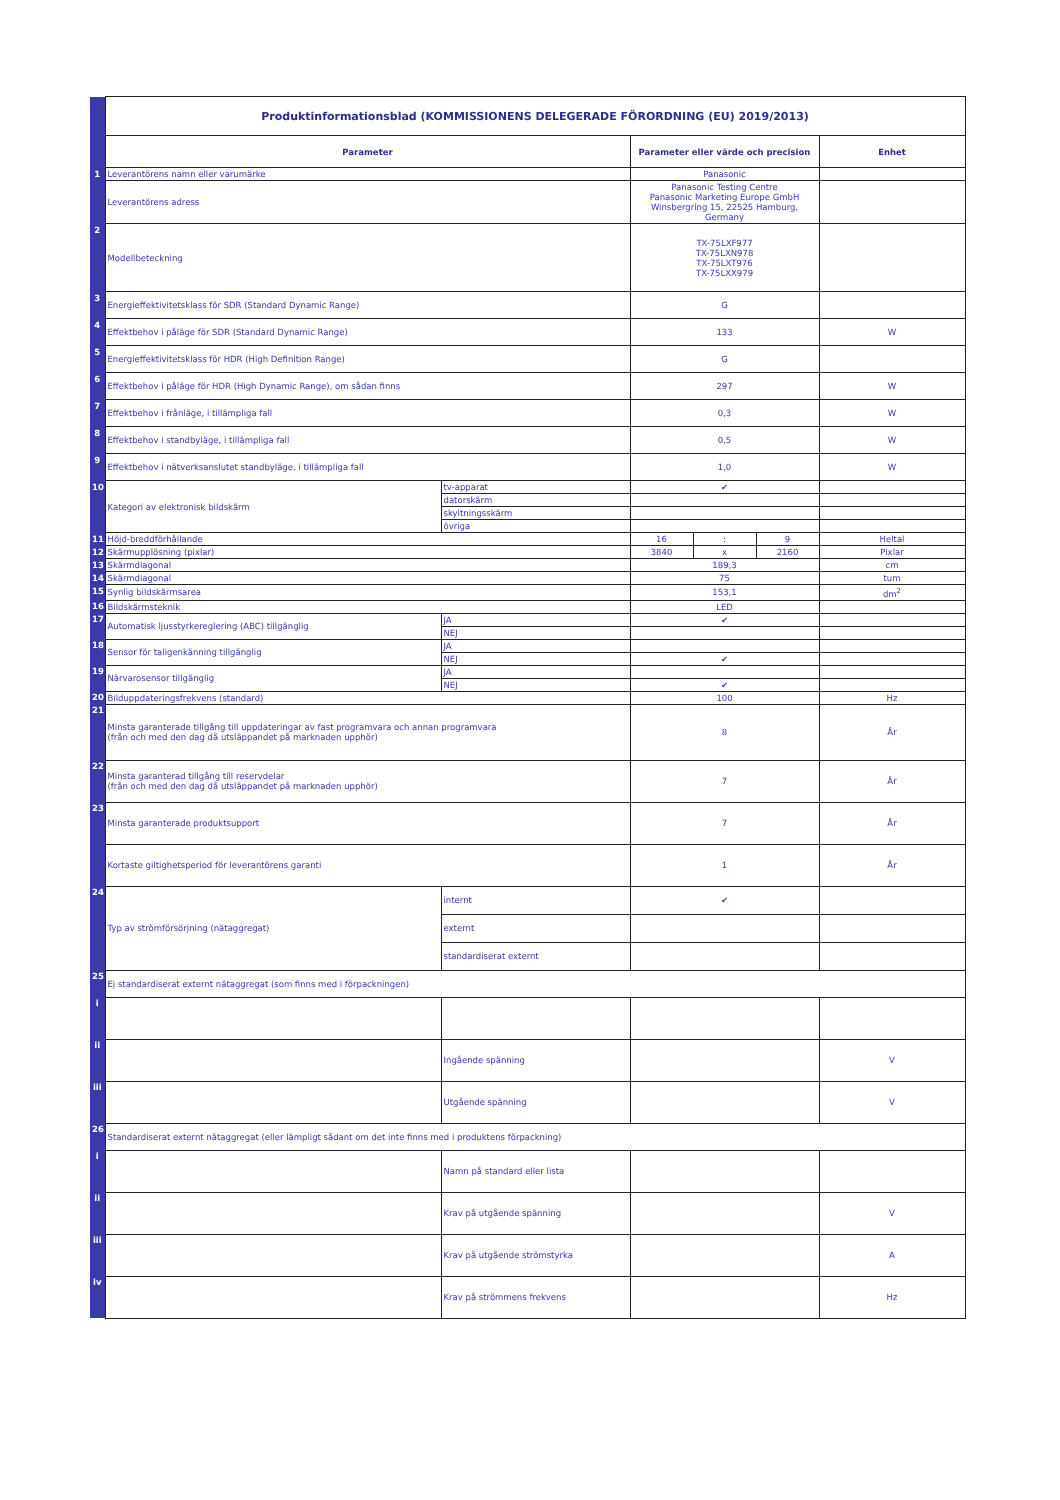| | Produktinformationsblad (KOMMISSIONENS DELEGERADE FÖRORDNING (EU) 2019/2013) | | | | | |
| | Parameter | | Parameter eller värde och precision | | | Enhet |
| 1 | Leverantörens namn eller varumärke | | Panasonic | | | |
| | Leverantörens adress | | Panasonic Testing Centre Panasonic Marketing Europe GmbH Winsbergring 15, 22525 Hamburg, Germany | | | |
| 2 | Modellbeteckning | | TX-75LXF977 TX-75LXN978 TX-75LXT976 TX-75LXX979 | | | |
| 3 | Energieffektivitetsklass för SDR (Standard Dynamic Range) | | G | | | |
| 4 | Effektbehov i påläge för SDR (Standard Dynamic Range) | | 133 | | | W |
| 5 | Energieffektivitetsklass för HDR (High Definition Range) | | G | | | |
| 6 | Effektbehov i påläge för HDR (High Dynamic Range), om sådan finns | | 297 | | | W |
| 7 | Effektbehov i frånläge, i tillämpliga fall | | 0,3 | | | W |
| 8 | Effektbehov i standbyläge, i tillämpliga fall | | 0,5 | | | W |
| 9 | Effektbehov i nätverksanslutet standbyläge, i tillämpliga fall | | 1,0 | | | W |
| 10 | Kategori av elektronisk bildskärm | tv-apparat | ✔ | | | |
| | | datorskärm | | | | |
| | | skyltningsskärm | | | | |
| | | övriga | | | | |
| 11 | Höjd-breddförhållande | | 16 | : | 9 | Heltal |
| 12 | Skärmupplösning (pixlar) | | 3840 | x | 2160 | Pixlar |
| 13 | Skärmdiagonal | | 189,3 | | | cm |
| 14 | Skärmdiagonal | | 75 | | | tum |
| 15 | Synlig bildskärmsarea | | 153,1 | | | dm<sup>2</sup> |
| 16 | Bildskärmsteknik | | LED | | | |
| 17 | Automatisk ljusstyrkereglering (ABC) tillgänglig | JA | ✔ | | | |
| | | NEJ | | | | |
| 18 | Sensor för taligenkänning tillgänglig | JA | | | | |
| | | NEJ | ✔ | | | |
| 19 | Närvarosensor tillgänglig | JA | | | | |
| | | NEJ | ✔ | | | |
| 20 | Bilduppdateringsfrekvens (standard) | | 100 | | | Hz |
| 21 | Minsta garanterade tillgång till uppdateringar av fast programvara och annan programvara (från och med den dag då utsläppandet på marknaden upphör) | | 8 | | | År |
| 22 | Minsta garanterad tillgång till reservdelar (från och med den dag då utsläppandet på marknaden upphör) | | 7 | | | År |
| 23 | Minsta garanterade produktsupport | | 7 | | | År |
| | Kortaste giltighetsperiod för leverantörens garanti | | 1 | | | År |
| 24 | Typ av strömförsörjning (nätaggregat) | internt | ✔ | | | |
| | | externt | | | | |
| | | standardiserat externt | | | | |
| 25 | Ej standardiserat externt nätaggregat (som finns med i förpackningen) | | | | | |
| i | | | | | | |
| ii | | Ingående spänning | | | | V |
| iii | | Utgående spänning | | | | V |
| 26 | Standardiserat externt nätaggregat (eller lämpligt sådant om det inte finns med i produktens förpackning) | | | | | |
| i | | Namn på standard eller lista | | | | |
| ii | | Krav på utgående spänning | | | | V |
| iii | | Krav på utgående strömstyrka | | | | A |
| iv | | Krav på strömmens frekvens | | | | Hz |